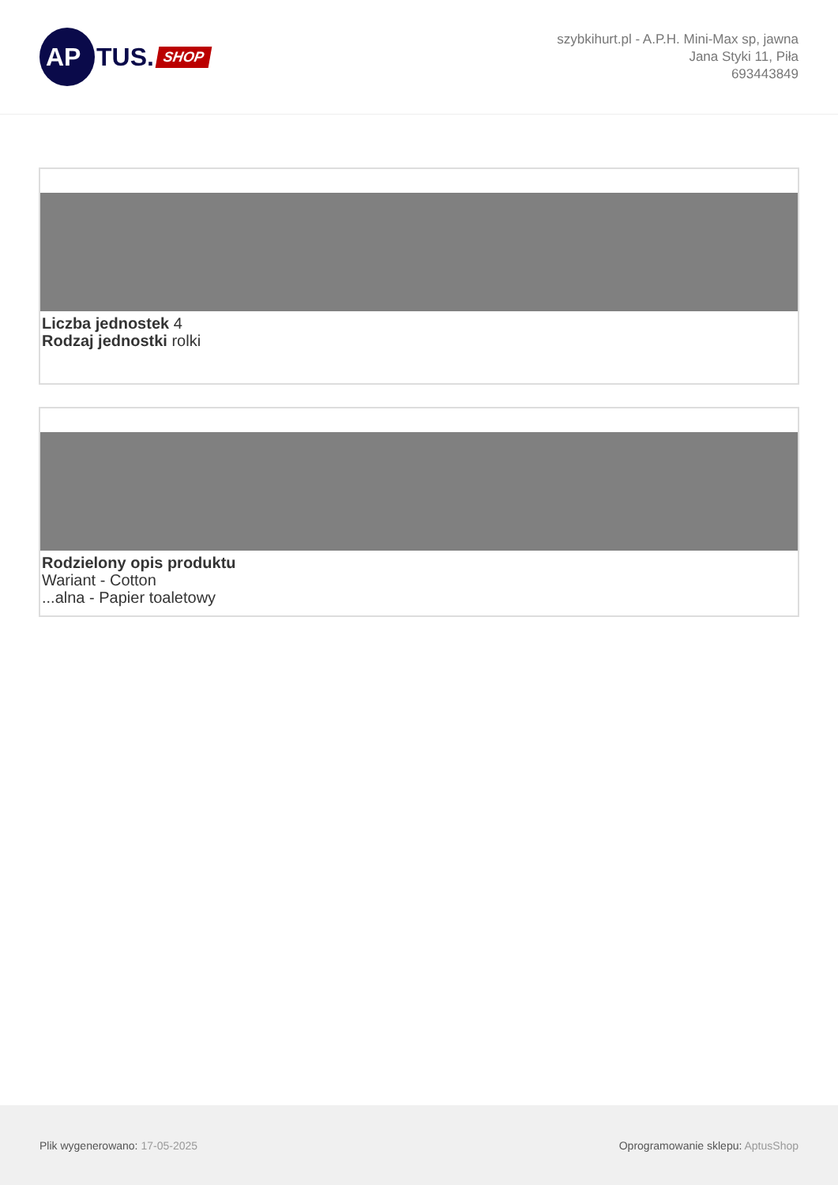AP
TUS. SHOP
szybkihurt.pl - A.P.H. Mini-Max sp, jawna
Jana Styki 11, Piła
693443849
Liczba jednostek 4
Rodzaj jednostki rolki
Rodzielony opis produktu
Wariant - Cotton
...alna - Papier toaletowy
Plik wygenerowano: 17-05-2025
Oprogramowanie sklepu: AptusShop